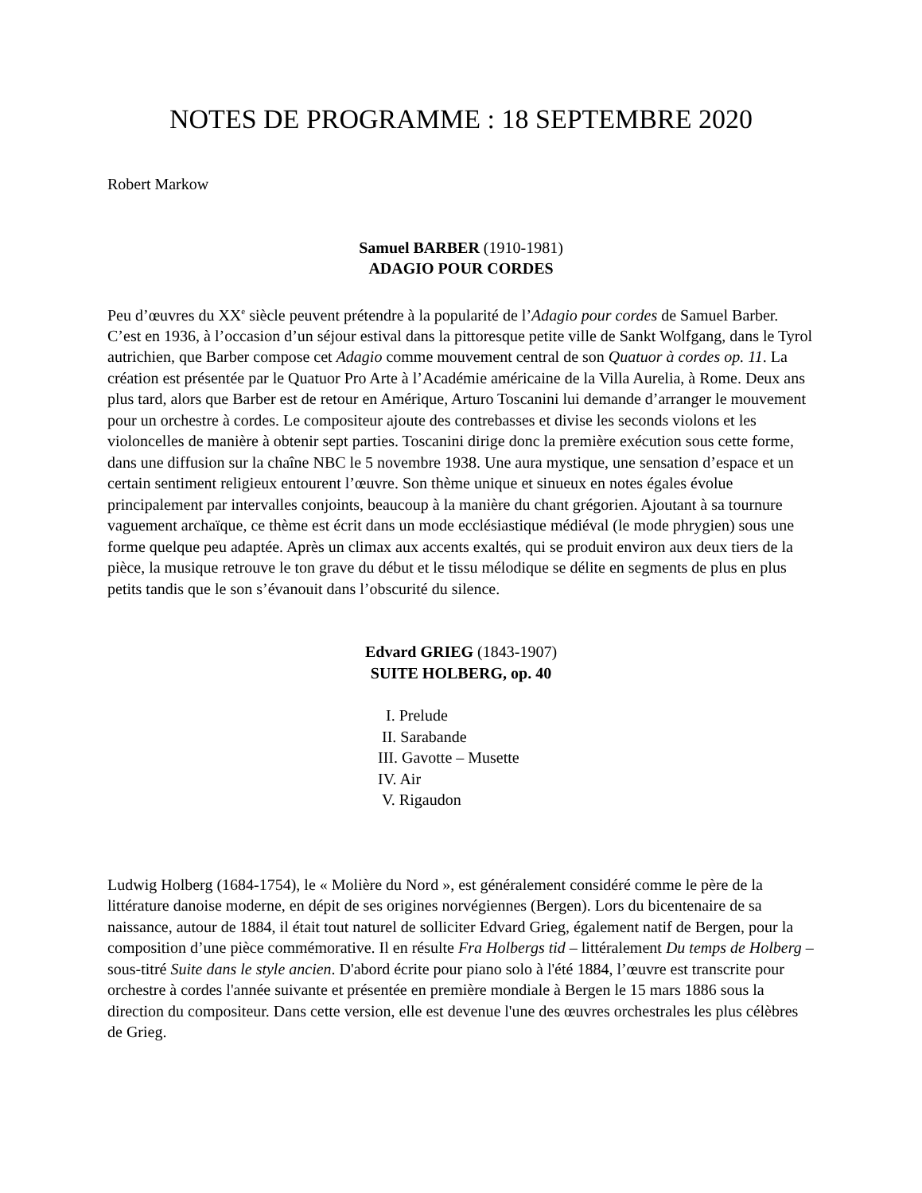NOTES DE PROGRAMME : 18 SEPTEMBRE 2020
Robert Markow
Samuel BARBER (1910-1981)
ADAGIO POUR CORDES
Peu d’œuvres du XX<sup>e</sup> siècle peuvent prétendre à la popularité de l’Adagio pour cordes de Samuel Barber. C’est en 1936, à l’occasion d’un séjour estival dans la pittoresque petite ville de Sankt Wolfgang, dans le Tyrol autrichien, que Barber compose cet Adagio comme mouvement central de son Quatuor à cordes op. 11. La création est présentée par le Quatuor Pro Arte à l’Académie américaine de la Villa Aurelia, à Rome. Deux ans plus tard, alors que Barber est de retour en Amérique, Arturo Toscanini lui demande d’arranger le mouvement pour un orchestre à cordes. Le compositeur ajoute des contrebasses et divise les seconds violons et les violoncelles de manière à obtenir sept parties. Toscanini dirige donc la première exécution sous cette forme, dans une diffusion sur la chaîne NBC le 5 novembre 1938. Une aura mystique, une sensation d’espace et un certain sentiment religieux entourent l’œuvre. Son thème unique et sinueux en notes égales évolue principalement par intervalles conjoints, beaucoup à la manière du chant grégorien. Ajoutant à sa tournure vaguement archaïque, ce thème est écrit dans un mode ecclésiastique médiéval (le mode phrygien) sous une forme quelque peu adaptée. Après un climax aux accents exaltés, qui se produit environ aux deux tiers de la pièce, la musique retrouve le ton grave du début et le tissu mélodique se délite en segments de plus en plus petits tandis que le son s’évanouit dans l’obscurité du silence.
Edvard GRIEG (1843-1907)
SUITE HOLBERG, op. 40
I. Prelude
II. Sarabande
III. Gavotte – Musette
IV. Air
V. Rigaudon
Ludwig Holberg (1684-1754), le « Molière du Nord », est généralement considéré comme le père de la littérature danoise moderne, en dépit de ses origines norvégiennes (Bergen). Lors du bicentenaire de sa naissance, autour de 1884, il était tout naturel de solliciter Edvard Grieg, également natif de Bergen, pour la composition d’une pièce commémorative. Il en résulte Fra Holbergs tid – littéralement Du temps de Holberg – sous-titré Suite dans le style ancien. D'abord écrite pour piano solo à l'été 1884, l’œuvre est transcrite pour orchestre à cordes l'année suivante et présentée en première mondiale à Bergen le 15 mars 1886 sous la direction du compositeur. Dans cette version, elle est devenue l'une des œuvres orchestrales les plus célèbres de Grieg.